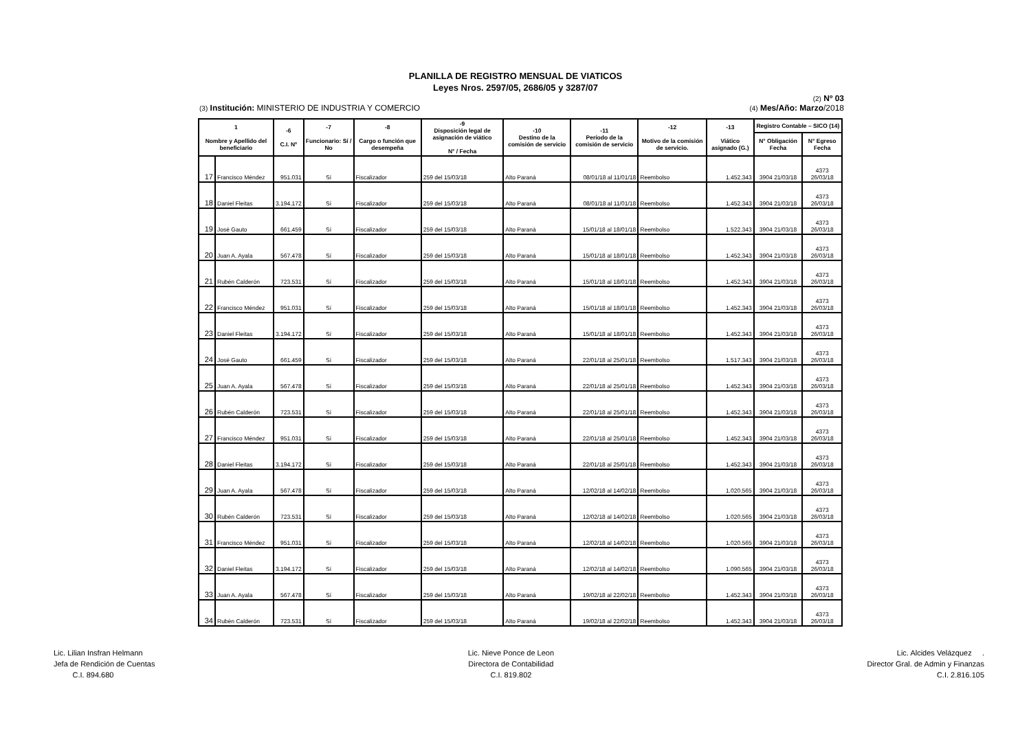PLANILLA DE REGISTRO MENSUAL DE VIATICOS
Leyes Nros. 2597/05, 2686/05 y 3287/07
(2) Nº 03
(3) Institución: MINISTERIO DE INDUSTRIA Y COMERCIO (4) Mes/Año: Marzo/2018
| 1 Nombre y Apellido del beneficiario | | -6 C.I. Nº | -7 Funcionario: Sí / No | -8 Cargo o función que desempeña | -9 Disposición legal de asignación de viático N° / Fecha | -10 Destino de la comisión de servicio | -11 Período de la comisión de servicio | -12 Motivo de la comisión de servicio. | -13 Viático asignado (G.) | Registro Contable – SICO (14) | |
| --- | --- | --- | --- | --- | --- | --- | --- | --- | --- | --- | --- |
| | | | | | | | | | | N° Obligación Fecha | N° Egreso Fecha |
| 17 | Francisco Méndez | 951.031 | Sí | Fiscalizador | 259 del 15/03/18 | Alto Paraná | 08/01/18 al 11/01/18 | Reembolso | 1.452.343 | 3904 21/03/18 | 4373 26/03/18 |
| 18 | Daniel Fleitas | 3.194.172 | Sí | Fiscalizador | 259 del 15/03/18 | Alto Paraná | 08/01/18 al 11/01/18 | Reembolso | 1.452.343 | 3904 21/03/18 | 4373 26/03/18 |
| 19 | José Gauto | 661.459 | Sí | Fiscalizador | 259 del 15/03/18 | Alto Paraná | 15/01/18 al 18/01/18 | Reembolso | 1.522.343 | 3904 21/03/18 | 4373 26/03/18 |
| 20 | Juan A. Ayala | 567.478 | Sí | Fiscalizador | 259 del 15/03/18 | Alto Paraná | 15/01/18 al 18/01/18 | Reembolso | 1.452.343 | 3904 21/03/18 | 4373 26/03/18 |
| 21 | Rubén Calderón | 723.531 | Sí | Fiscalizador | 259 del 15/03/18 | Alto Paraná | 15/01/18 al 18/01/18 | Reembolso | 1.452.343 | 3904 21/03/18 | 4373 26/03/18 |
| 22 | Francisco Méndez | 951.031 | Sí | Fiscalizador | 259 del 15/03/18 | Alto Paraná | 15/01/18 al 18/01/18 | Reembolso | 1.452.343 | 3904 21/03/18 | 4373 26/03/18 |
| 23 | Daniel Fleitas | 3.194.172 | Sí | Fiscalizador | 259 del 15/03/18 | Alto Paraná | 15/01/18 al 18/01/18 | Reembolso | 1.452.343 | 3904 21/03/18 | 4373 26/03/18 |
| 24 | José Gauto | 661.459 | Sí | Fiscalizador | 259 del 15/03/18 | Alto Paraná | 22/01/18 al 25/01/18 | Reembolso | 1.517.343 | 3904 21/03/18 | 4373 26/03/18 |
| 25 | Juan A. Ayala | 567.478 | Sí | Fiscalizador | 259 del 15/03/18 | Alto Paraná | 22/01/18 al 25/01/18 | Reembolso | 1.452.343 | 3904 21/03/18 | 4373 26/03/18 |
| 26 | Rubén Calderón | 723.531 | Sí | Fiscalizador | 259 del 15/03/18 | Alto Paraná | 22/01/18 al 25/01/18 | Reembolso | 1.452.343 | 3904 21/03/18 | 4373 26/03/18 |
| 27 | Francisco Méndez | 951.031 | Sí | Fiscalizador | 259 del 15/03/18 | Alto Paraná | 22/01/18 al 25/01/18 | Reembolso | 1.452.343 | 3904 21/03/18 | 4373 26/03/18 |
| 28 | Daniel Fleitas | 3.194.172 | Sí | Fiscalizador | 259 del 15/03/18 | Alto Paraná | 22/01/18 al 25/01/18 | Reembolso | 1.452.343 | 3904 21/03/18 | 4373 26/03/18 |
| 29 | Juan A. Ayala | 567.478 | Sí | Fiscalizador | 259 del 15/03/18 | Alto Paraná | 12/02/18 al 14/02/18 | Reembolso | 1.020.565 | 3904 21/03/18 | 4373 26/03/18 |
| 30 | Rubén Calderón | 723.531 | Sí | Fiscalizador | 259 del 15/03/18 | Alto Paraná | 12/02/18 al 14/02/18 | Reembolso | 1.020.565 | 3904 21/03/18 | 4373 26/03/18 |
| 31 | Francisco Méndez | 951.031 | Sí | Fiscalizador | 259 del 15/03/18 | Alto Paraná | 12/02/18 al 14/02/18 | Reembolso | 1.020.565 | 3904 21/03/18 | 4373 26/03/18 |
| 32 | Daniel Fleitas | 3.194.172 | Sí | Fiscalizador | 259 del 15/03/18 | Alto Paraná | 12/02/18 al 14/02/18 | Reembolso | 1.090.565 | 3904 21/03/18 | 4373 26/03/18 |
| 33 | Juan A. Ayala | 567.478 | Sí | Fiscalizador | 259 del 15/03/18 | Alto Paraná | 19/02/18 al 22/02/18 | Reembolso | 1.452.343 | 3904 21/03/18 | 4373 26/03/18 |
| 34 | Rubén Calderón | 723.531 | Sí | Fiscalizador | 259 del 15/03/18 | Alto Paraná | 19/02/18 al 22/02/18 | Reembolso | 1.452.343 | 3904 21/03/18 | 4373 26/03/18 |
Lic. Lilian Insfran Helmann
Jefa de Rendición de Cuentas
C.I. 894.680
Lic. Nieve Ponce de Leon
Directora de Contabilidad
C.I. 819.802
Lic. Alcides Velázquez .
Director Gral. de Admin y Finanzas
C.I. 2.816.105